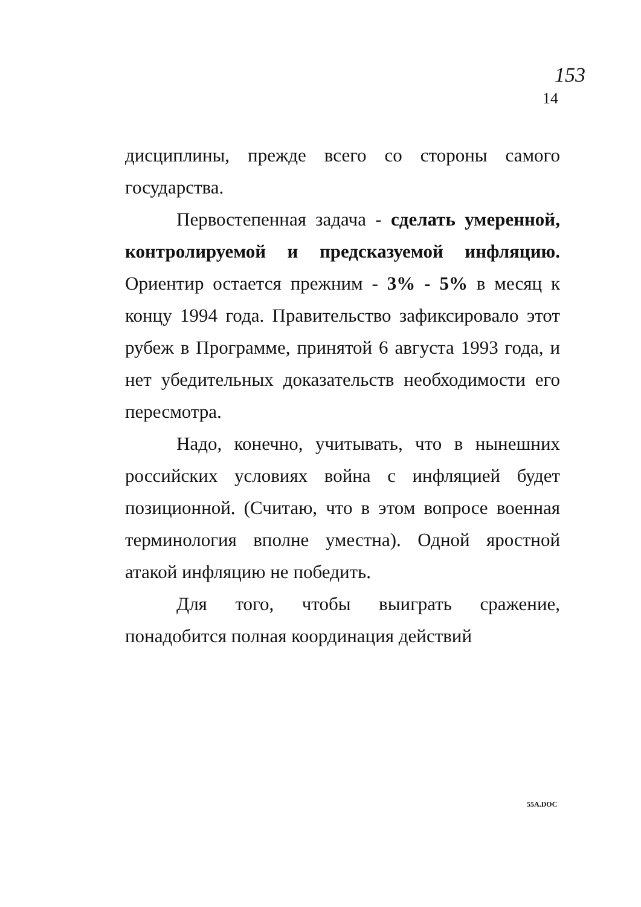153
14
дисциплины, прежде всего со стороны самого государства.
Первостепенная задача - сделать умеренной, контролируемой и предсказуемой инфляцию. Ориентир остается прежним - 3% - 5% в месяц к концу 1994 года. Правительство зафиксировало этот рубеж в Программе, принятой 6 августа 1993 года, и нет убедительных доказательств необходимости его пересмотра.
Надо, конечно, учитывать, что в нынешних российских условиях война с инфляцией будет позиционной. (Считаю, что в этом вопросе военная терминология вполне уместна). Одной яростной атакой инфляцию не победить.
Для того, чтобы выиграть сражение, понадобится полная координация действий
55A.DOC